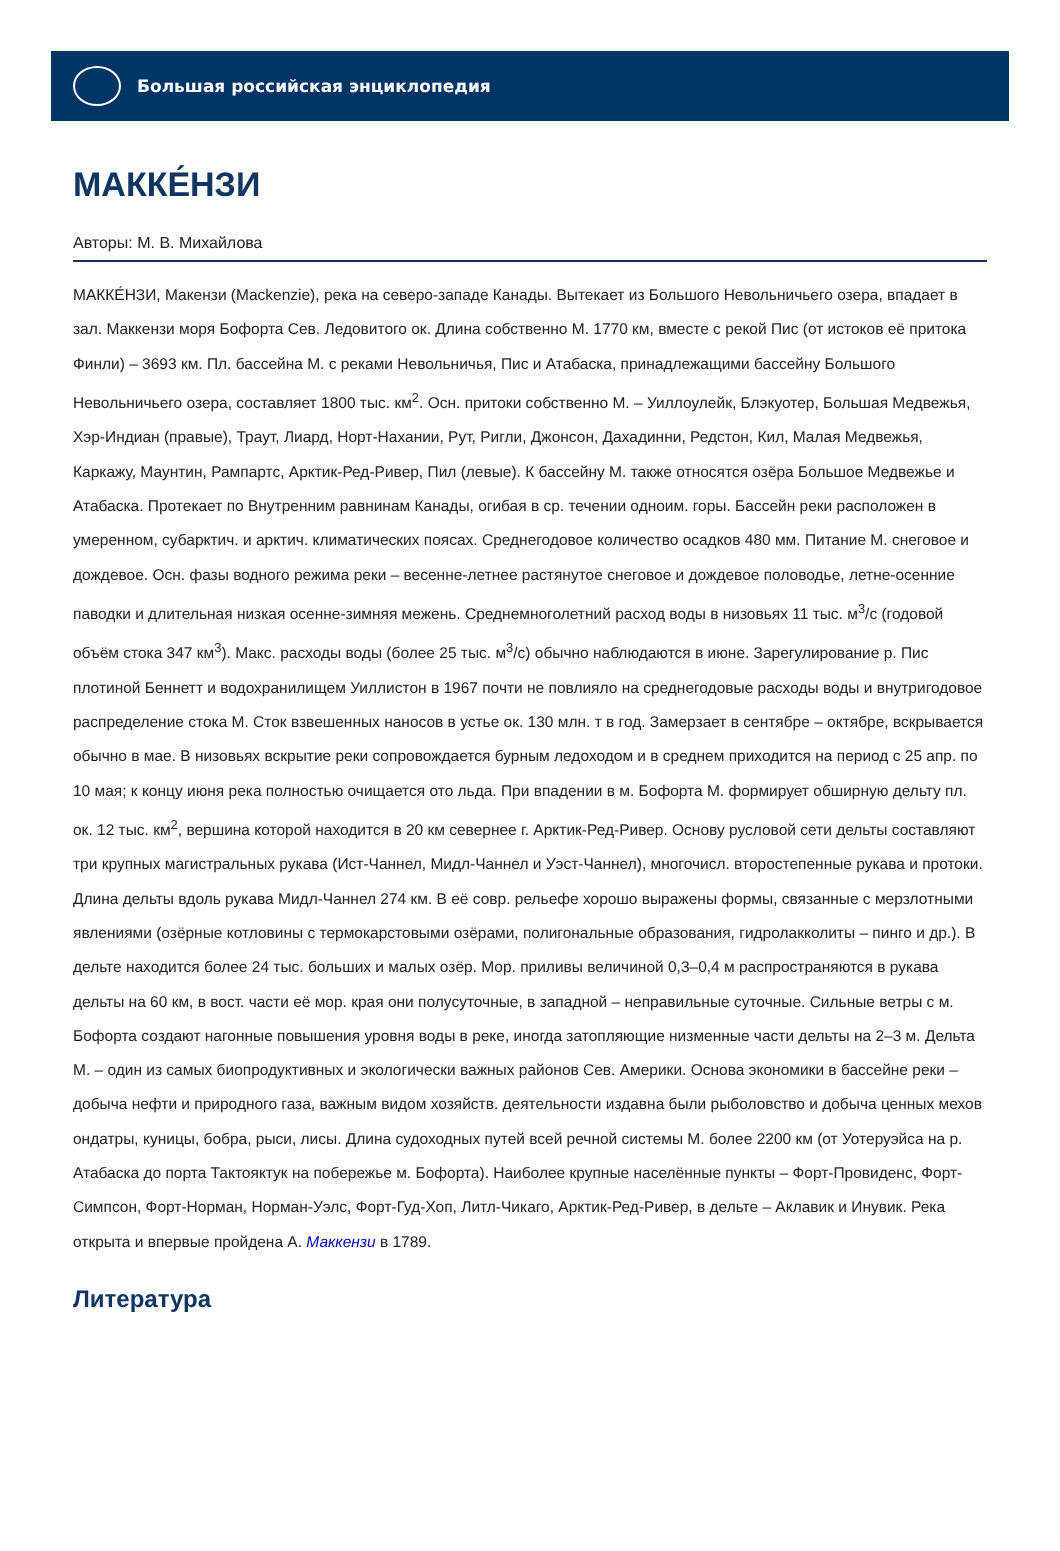Большая российская энциклопедия
МАККЕ́НЗИ
Авторы: М. В. Михайлова
МАККЕ́НЗИ, Макензи (Mackenzie), река на северо-западе Канады. Вытекает из Большого Невольничьего озера, впадает в зал. Маккензи моря Бофорта Сев. Ледовитого ок. Длина собственно М. 1770 км, вместе с рекой Пис (от истоков её притока Финли) – 3693 км. Пл. бассейна М. с реками Невольничья, Пис и Атабаска, принадлежащими бассейну Большого Невольничьего озера, составляет 1800 тыс. км<sup>2</sup>. Осн. притоки собственно М. – Уиллоулейк, Блэкуотер, Большая Медвежья, Хэр-Индиан (правые), Траут, Лиард, Норт-Нахании, Рут, Ригли, Джонсон, Дахадинни, Редстон, Кил, Малая Медвежья, Каркажу, Маунтин, Рампартс, Арктик-Ред-Ривер, Пил (левые). К бассейну М. также относятся озёра Большое Медвежье и Атабаска. Протекает по Внутренним равнинам Канады, огибая в ср. течении одноим. горы. Бассейн реки расположен в умеренном, субарктич. и арктич. климатических поясах. Среднегодовое количество осадков 480 мм. Питание М. снеговое и дождевое. Осн. фазы водного режима реки – весенне-летнее растянутое снеговое и дождевое половодье, летне-осенние паводки и длительная низкая осенне-зимняя межень. Среднемноголетний расход воды в низовьях 11 тыс. м<sup>3</sup>/с (годовой объём стока 347 км<sup>3</sup>). Макс. расходы воды (более 25 тыс. м<sup>3</sup>/с) обычно наблюдаются в июне. Зарегулирование р. Пис плотиной Беннетт и водохранилищем Уиллистон в 1967 почти не повлияло на среднегодовые расходы воды и внутригодовое распределение стока М. Сток взвешенных наносов в устье ок. 130 млн. т в год. Замерзает в сентябре – октябре, вскрывается обычно в мае. В низовьях вскрытие реки сопровождается бурным ледоходом и в среднем приходится на период с 25 апр. по 10 мая; к концу июня река полностью очищается ото льда. При впадении в м. Бофорта М. формирует обширную дельту пл. ок. 12 тыс. км<sup>2</sup>, вершина которой находится в 20 км севернее г. Арктик-Ред-Ривер. Основу русловой сети дельты составляют три крупных магистральных рукава (Ист-Чаннел, Мидл-Чаннел и Уэст-Чаннел), многочисл. второстепенные рукава и протоки. Длина дельты вдоль рукава Мидл-Чаннел 274 км. В её совр. рельефе хорошо выражены формы, связанные с мерзлотными явлениями (озёрные котловины с термокарстовыми озёрами, полигональные образования, гидролакколиты – пинго и др.). В дельте находится более 24 тыс. больших и малых озёр. Мор. приливы величиной 0,3–0,4 м распространяются в рукава дельты на 60 км, в вост. части её мор. края они полусуточные, в западной – неправильные суточные. Сильные ветры с м. Бофорта создают нагонные повышения уровня воды в реке, иногда затопляющие низменные части дельты на 2–3 м. Дельта М. – один из самых биопродуктивных и экологически важных районов Сев. Америки. Основа экономики в бассейне реки – добыча нефти и природного газа, важным видом хозяйств. деятельности издавна были рыболовство и добыча ценных мехов ондатры, куницы, бобра, рыси, лисы. Длина судоходных путей всей речной системы М. более 2200 км (от Уотеруэйса на р. Атабаска до порта Тактояктук на побережье м. Бофорта). Наиболее крупные населённые пункты – Форт-Провиденс, Форт-Симпсон, Форт-Норман, Норман-Уэлс, Форт-Гуд-Хоп, Литл-Чикаго, Арктик-Ред-Ривер, в дельте – Аклавик и Инувик. Река открыта и впервые пройдена А. Маккензи в 1789.
Литература